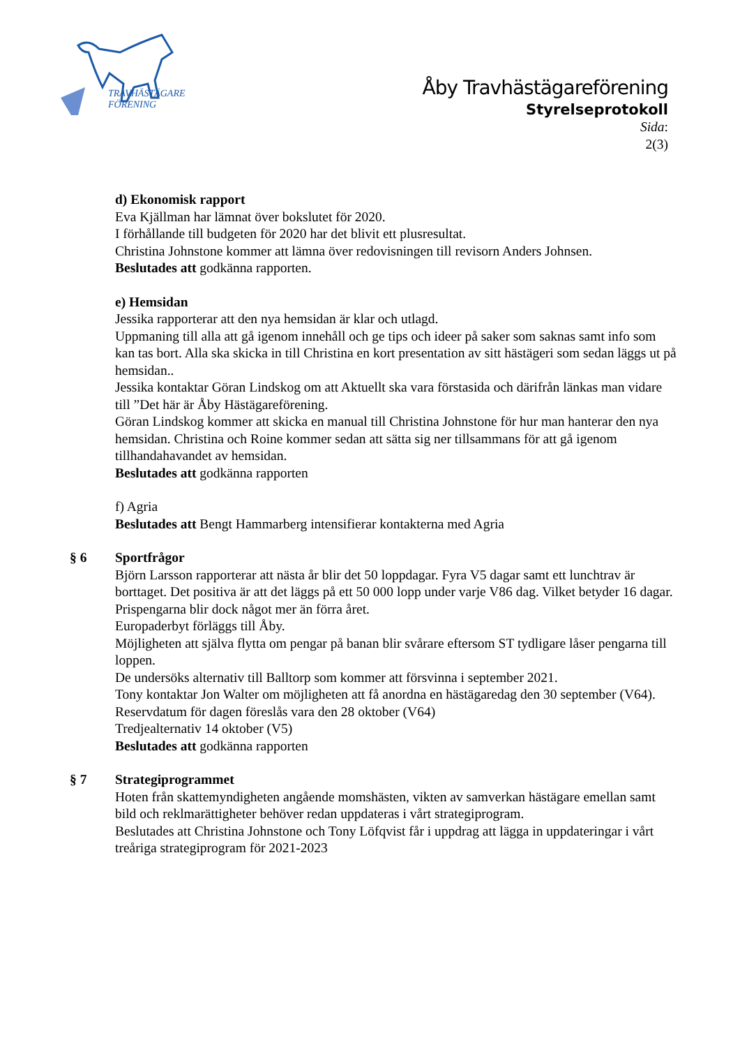TRAVHÄSTÄGARE
FÖRENING
Åby Travhästägareförening
Styrelseprotokoll
Sida:
2(3)
d) Ekonomisk rapport
Eva Kjällman har lämnat över bokslutet för 2020.
I förhållande till budgeten för 2020 har det blivit ett plusresultat.
Christina Johnstone kommer att lämna över redovisningen till revisorn Anders Johnsen.
Beslutades att godkänna rapporten.
e) Hemsidan
Jessika rapporterar att den nya hemsidan är klar och utlagd.
Uppmaning till alla att gå igenom innehåll och ge tips och ideer på saker som saknas samt info som kan tas bort. Alla ska skicka in till Christina en kort presentation av sitt hästägeri som sedan läggs ut på hemsidan..
Jessika kontaktar Göran Lindskog om att Aktuellt ska vara förstasida och därifrån länkas man vidare till ”Det här är Åby Hästägareförening.
Göran Lindskog kommer att skicka en manual till Christina Johnstone för hur man hanterar den nya hemsidan. Christina och Roine kommer sedan att sätta sig ner tillsammans för att gå igenom tillhandahavandet av hemsidan.
Beslutades att godkänna rapporten
f) Agria
Beslutades att Bengt Hammarberg intensifierar kontakterna med Agria
§ 6 Sportfrågor
Björn Larsson rapporterar att nästa år blir det 50 loppdagar. Fyra V5 dagar samt ett lunchtrav är borttaget. Det positiva är att det läggs på ett 50 000 lopp under varje V86 dag. Vilket betyder 16 dagar. Prispengarna blir dock något mer än förra året.
Europaderbyt förläggs till Åby.
Möjligheten att själva flytta om pengar på banan blir svårare eftersom ST tydligare låser pengarna till loppen.
De undersöks alternativ till Balltorp som kommer att försvinna i september 2021.
Tony kontaktar Jon Walter om möjligheten att få anordna en hästägaredag den 30 september (V64). Reservdatum för dagen föreslås vara den 28 oktober (V64)
Tredjealternativ 14 oktober (V5)
Beslutades att godkänna rapporten
§ 7 Strategiprogrammet
Hoten från skattemyndigheten angående momshästen, vikten av samverkan hästägare emellan samt bild och reklmarättigheter behöver redan uppdateras i vårt strategiprogram.
Beslutades att Christina Johnstone och Tony Löfqvist får i uppdrag att lägga in uppdateringar i vårt treåriga strategiprogram för 2021-2023